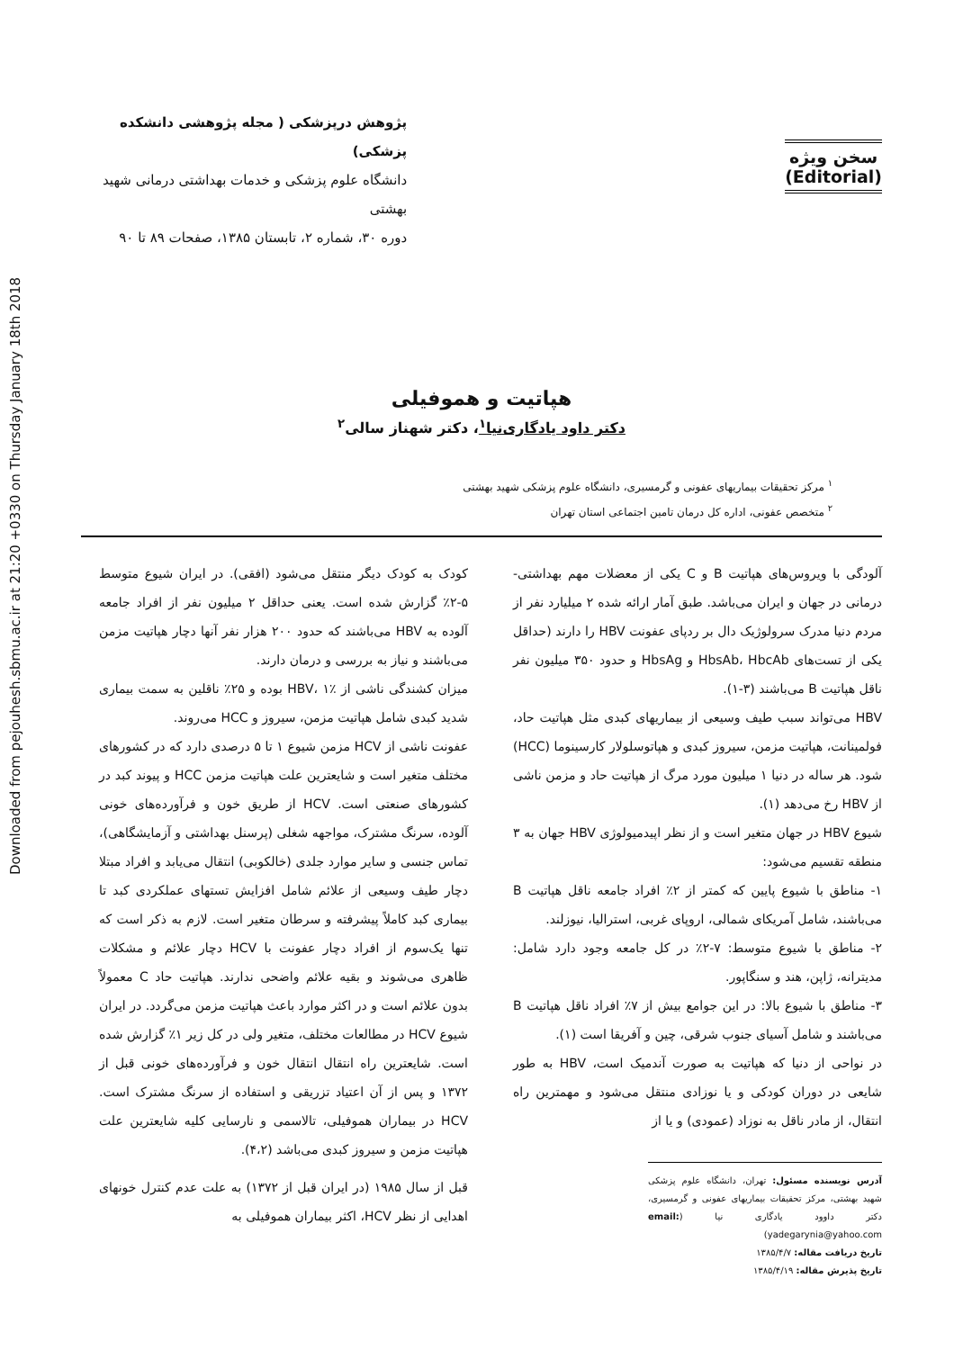Downloaded from pejouhesh.sbmu.ac.ir at 21:20 +0330 on Thursday January 18th 2018
سخن ویژه
(Editorial)
پژوهش درپزشکی ( مجله پژوهشی دانشکده پزشکی)
دانشگاه علوم پزشکی و خدمات بهداشتی درمانی شهید بهشتی
دوره ۳۰، شماره ۲، تابستان ۱۳۸۵، صفحات ۸۹ تا ۹۰
هپاتیت و هموفیلی
دکتر داود یادگاری‌نیا<sup>۱</sup>، دکتر شهناز سالی<sup>۲</sup>
<sup>۱</sup> مرکز تحقیقات بیماریهای عفونی و گرمسیری، دانشگاه علوم پزشکی شهید بهشتی
<sup>۲</sup> متخصص عفونی، اداره کل درمان تامین اجتماعی استان تهران
آلودگی با ویروس‌های هپاتیت B و C یکی از معضلات مهم بهداشتی- درمانی در جهان و ایران می‌باشد. طبق آمار ارائه شده ۲ میلیارد نفر از مردم دنیا مدرک سرولوژیک دال بر ردپای عفونت HBV را دارند (حداقل یکی از تست‌های HbsAb، HbcAb و HbsAg و حدود ۳۵۰ میلیون نفر ناقل هپاتیت B می‌باشند (۳-۱).
HBV می‌تواند سبب طیف وسیعی از بیماریهای کبدی مثل هپاتیت حاد، فولمینانت، هپاتیت مزمن، سیروز کبدی و هپاتوسلولار کارسینوما (HCC) شود. هر ساله در دنیا ۱ میلیون مورد مرگ از هپاتیت حاد و مزمن ناشی از HBV رخ می‌دهد (۱).
شیوع HBV در جهان متغیر است و از نظر اپیدمیولوژی HBV جهان به ۳ منطقه تقسیم می‌شود:
۱- مناطق با شیوع پایین که کمتر از ۲٪ افراد جامعه ناقل هپاتیت B می‌باشند، شامل آمریکای شمالی، اروپای غربی، استرالیا، نیوزلند.
۲- مناطق با شیوع متوسط: ۷-۲٪ در کل جامعه وجود دارد شامل: مدیترانه، ژاپن، هند و سنگاپور.
۳- مناطق با شیوع بالا: در این جوامع بیش از ۷٪ افراد ناقل هپاتیت B می‌باشند و شامل آسیای جنوب شرقی، چین و آفریقا است (۱).
در نواحی از دنیا که هپاتیت به صورت آندمیک است، HBV به طور شایعی در دوران کودکی و یا نوزادی منتقل می‌شود و مهمترین راه انتقال، از مادر ناقل به نوزاد (عمودی) و یا از
آدرس نویسنده مسئول: تهران، دانشگاه علوم پزشکی شهید بهشتی، مرکز تحقیقات بیماریهای عفونی و گرمسیری، دکتر داوود یادگاری نیا (email: yadegarynia@yahoo.com)
تاریخ دریافت مقاله: ۱۳۸۵/۴/۷
تاریخ پذیرش مقاله: ۱۳۸۵/۴/۱۹
کودک به کودک دیگر منتقل می‌شود (افقی). در ایران شیوع متوسط ۵-۲٪ گزارش شده است. یعنی حداقل ۲ میلیون نفر از افراد جامعه آلوده به HBV می‌باشند که حدود ۲۰۰ هزار نفر آنها دچار هپاتیت مزمن می‌باشند و نیاز به بررسی و درمان دارند.
میزان کشندگی ناشی از HBV، ۱٪ بوده و ۲۵٪ ناقلین به سمت بیماری شدید کبدی شامل هپاتیت مزمن، سیروز و HCC می‌روند.
عفونت ناشی از HCV مزمن شیوع ۱ تا ۵ درصدی دارد که در کشورهای مختلف متغیر است و شایعترین علت هپاتیت مزمن HCC و پیوند کبد در کشورهای صنعتی است. HCV از طریق خون و فرآورده‌های خونی آلوده، سرنگ مشترک، مواجهه شغلی (پرسنل بهداشتی و آزمایشگاهی)، تماس جنسی و سایر موارد جلدی (خالکوبی) انتقال می‌یابد و افراد مبتلا دچار طیف وسیعی از علائم شامل افزایش تستهای عملکردی کبد تا بیماری کبد کاملاً پیشرفته و سرطان متغیر است. لازم به ذکر است که تنها یک‌سوم از افراد دچار عفونت با HCV دچار علائم و مشکلات ظاهری می‌شوند و بقیه علائم واضحی ندارند. هپاتیت حاد C معمولاً بدون علائم است و در اکثر موارد باعث هپاتیت مزمن می‌گردد. در ایران شیوع HCV در مطالعات مختلف، متغیر ولی در کل زیر ۱٪ گزارش شده است. شایعترین راه انتقال انتقال خون و فرآورده‌های خونی قبل از ۱۳۷۲ و پس از آن اعتیاد تزریقی و استفاده از سرنگ مشترک است. HCV در بیماران هموفیلی، تالاسمی و نارسایی کلیه شایعترین علت هپاتیت مزمن و سیروز کبدی می‌باشد (۴،۲).
قبل از سال ۱۹۸۵ (در ایران قبل از ۱۳۷۲) به علت عدم کنترل خونهای اهدایی از نظر HCV، اکثر بیماران هموفیلی به